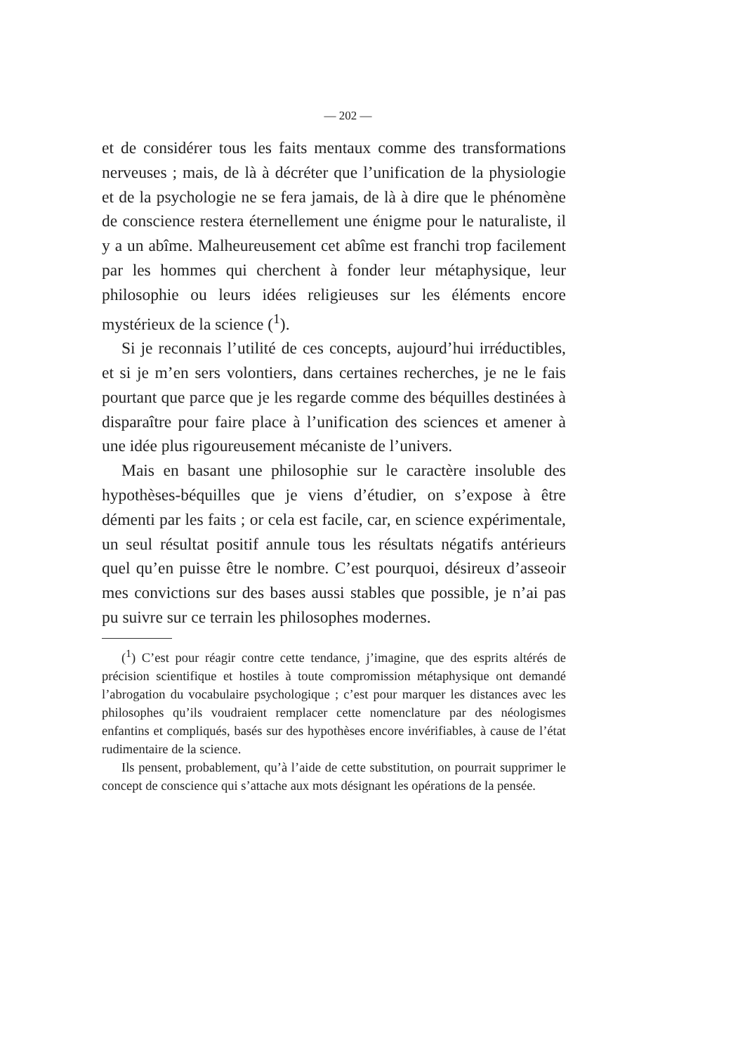— 202 —
et de considérer tous les faits mentaux comme des transformations nerveuses ; mais, de là à décréter que l’unification de la physiologie et de la psychologie ne se fera jamais, de là à dire que le phénomène de conscience restera éternellement une énigme pour le naturaliste, il y a un abîme. Malheureusement cet abîme est franchi trop facilement par les hommes qui cherchent à fonder leur métaphysique, leur philosophie ou leurs idées religieuses sur les éléments encore mystérieux de la science (<sup>1</sup>).
Si je reconnais l’utilité de ces concepts, aujourd’hui irréductibles, et si je m’en sers volontiers, dans certaines recherches, je ne le fais pourtant que parce que je les regarde comme des béquilles destinées à disparaître pour faire place à l’unification des sciences et amener à une idée plus rigoureusement mécaniste de l’univers.
Mais en basant une philosophie sur le caractère insoluble des hypothèses-béquilles que je viens d’étudier, on s’expose à être démenti par les faits ; or cela est facile, car, en science expérimentale, un seul résultat positif annule tous les résultats négatifs antérieurs quel qu’en puisse être le nombre. C’est pourquoi, désireux d’asseoir mes convictions sur des bases aussi stables que possible, je n’ai pas pu suivre sur ce terrain les philosophes modernes.
(<sup>1</sup>) C’est pour réagir contre cette tendance, j’imagine, que des esprits altérés de précision scientifique et hostiles à toute compromission métaphysique ont demandé l’abrogation du vocabulaire psychologique ; c’est pour marquer les distances avec les philosophes qu’ils voudraient remplacer cette nomenclature par des néologismes enfantins et compliqués, basés sur des hypothèses encore invérifiables, à cause de l’état rudimentaire de la science.
Ils pensent, probablement, qu’à l’aide de cette substitution, on pourrait supprimer le concept de conscience qui s’attache aux mots désignant les opérations de la pensée.